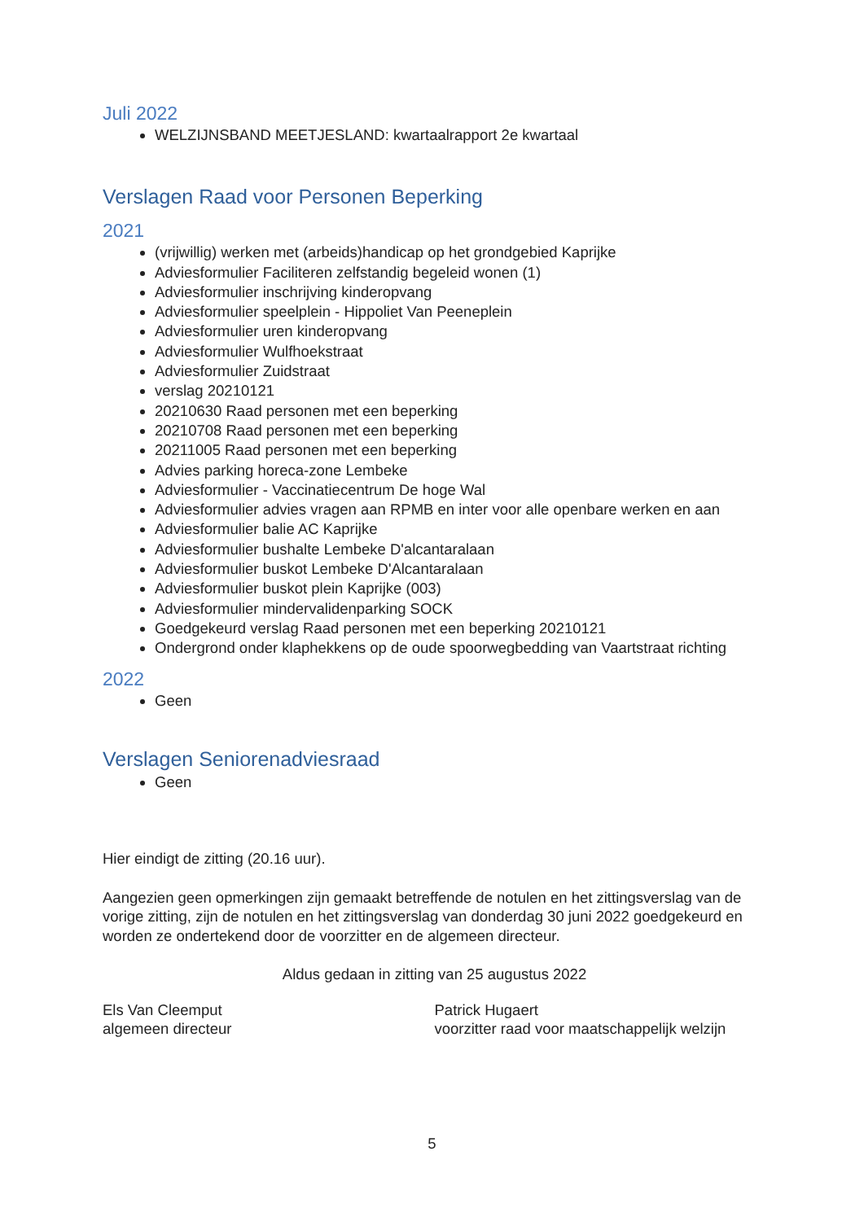Juli 2022
WELZIJNSBAND MEETJESLAND: kwartaalrapport 2e kwartaal
Verslagen Raad voor Personen Beperking
2021
(vrijwillig) werken met (arbeids)handicap op het grondgebied Kaprijke
Adviesformulier Faciliteren zelfstandig begeleid wonen (1)
Adviesformulier inschrijving kinderopvang
Adviesformulier speelplein - Hippoliet Van Peeneplein
Adviesformulier uren kinderopvang
Adviesformulier Wulfhoekstraat
Adviesformulier Zuidstraat
verslag 20210121
20210630 Raad personen met een beperking
20210708 Raad personen met een beperking
20211005 Raad personen met een beperking
Advies parking horeca-zone Lembeke
Adviesformulier - Vaccinatiecentrum De hoge Wal
Adviesformulier advies vragen aan RPMB en inter voor alle openbare werken en aan
Adviesformulier balie AC Kaprijke
Adviesformulier bushalte Lembeke D'alcantaralaan
Adviesformulier buskot Lembeke D'Alcantaralaan
Adviesformulier buskot plein Kaprijke (003)
Adviesformulier mindervalidenparking SOCK
Goedgekeurd verslag Raad personen met een beperking 20210121
Ondergrond onder klaphekkens op de oude spoorwegbedding van Vaartstraat richting
2022
Geen
Verslagen Seniorenadviesraad
Geen
Hier eindigt de zitting (20.16 uur).
Aangezien geen opmerkingen zijn gemaakt betreffende de notulen en het zittingsverslag van de vorige zitting, zijn de notulen en het zittingsverslag van donderdag 30 juni 2022 goedgekeurd en worden ze ondertekend door de voorzitter en de algemeen directeur.
Aldus gedaan in zitting van 25 augustus 2022
Els Van Cleemput
algemeen directeur
Patrick Hugaert
voorzitter raad voor maatschappelijk welzijn
5